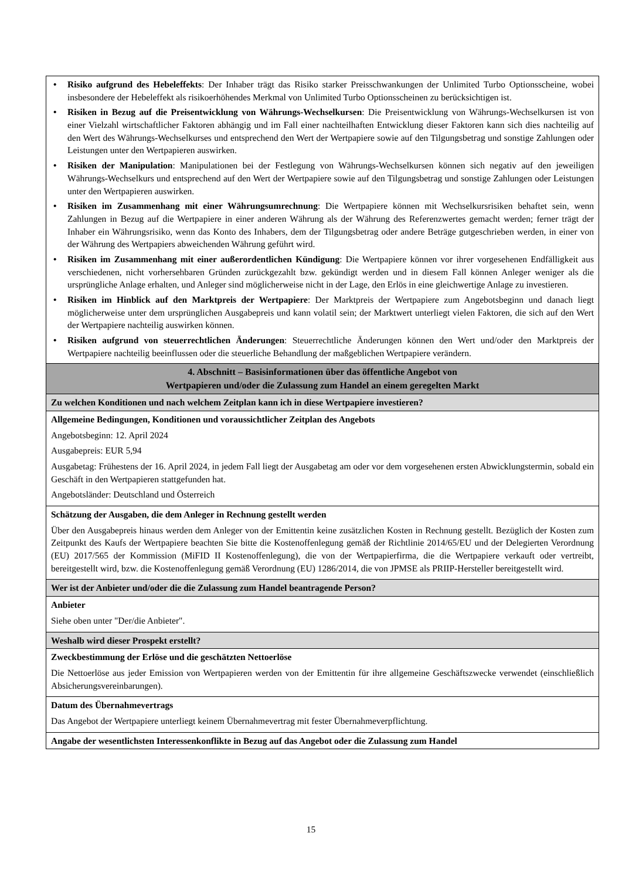• Risiko aufgrund des Hebeleffekts: Der Inhaber trägt das Risiko starker Preisschwankungen der Unlimited Turbo Optionsscheine, wobei insbesondere der Hebeleffekt als risikoerhöhendes Merkmal von Unlimited Turbo Optionsscheinen zu berücksichtigen ist.
• Risiken in Bezug auf die Preisentwicklung von Währungs-Wechselkursen: Die Preisentwicklung von Währungs-Wechselkursen ist von einer Vielzahl wirtschaftlicher Faktoren abhängig und im Fall einer nachteilhaften Entwicklung dieser Faktoren kann sich dies nachteilig auf den Wert des Währungs-Wechselkurses und entsprechend den Wert der Wertpapiere sowie auf den Tilgungsbetrag und sonstige Zahlungen oder Leistungen unter den Wertpapieren auswirken.
• Risiken der Manipulation: Manipulationen bei der Festlegung von Währungs-Wechselkursen können sich negativ auf den jeweiligen Währungs-Wechselkurs und entsprechend auf den Wert der Wertpapiere sowie auf den Tilgungsbetrag und sonstige Zahlungen oder Leistungen unter den Wertpapieren auswirken.
• Risiken im Zusammenhang mit einer Währungsumrechnung: Die Wertpapiere können mit Wechselkursrisiken behaftet sein, wenn Zahlungen in Bezug auf die Wertpapiere in einer anderen Währung als der Währung des Referenzwertes gemacht werden; ferner trägt der Inhaber ein Währungsrisiko, wenn das Konto des Inhabers, dem der Tilgungsbetrag oder andere Beträge gutgeschrieben werden, in einer von der Währung des Wertpapiers abweichenden Währung geführt wird.
• Risiken im Zusammenhang mit einer außerordentlichen Kündigung: Die Wertpapiere können vor ihrer vorgesehenen Endfälligkeit aus verschiedenen, nicht vorhersehbaren Gründen zurückgezahlt bzw. gekündigt werden und in diesem Fall können Anleger weniger als die ursprüngliche Anlage erhalten, und Anleger sind möglicherweise nicht in der Lage, den Erlös in eine gleichwertige Anlage zu investieren.
• Risiken im Hinblick auf den Marktpreis der Wertpapiere: Der Marktpreis der Wertpapiere zum Angebotsbeginn und danach liegt möglicherweise unter dem ursprünglichen Ausgabepreis und kann volatil sein; der Marktwert unterliegt vielen Faktoren, die sich auf den Wert der Wertpapiere nachteilig auswirken können.
• Risiken aufgrund von steuerrechtlichen Änderungen: Steuerrechtliche Änderungen können den Wert und/oder den Marktpreis der Wertpapiere nachteilig beeinflussen oder die steuerliche Behandlung der maßgeblichen Wertpapiere verändern.
4. Abschnitt – Basisinformationen über das öffentliche Angebot von
Wertpapieren und/oder die Zulassung zum Handel an einem geregelten Markt
Zu welchen Konditionen und nach welchem Zeitplan kann ich in diese Wertpapiere investieren?
Allgemeine Bedingungen, Konditionen und voraussichtlicher Zeitplan des Angebots
Angebotsbeginn: 12. April 2024
Ausgabepreis: EUR 5,94
Ausgabetag: Frühestens der 16. April 2024, in jedem Fall liegt der Ausgabetag am oder vor dem vorgesehenen ersten Abwicklungstermin, sobald ein Geschäft in den Wertpapieren stattgefunden hat.
Angebotsländer: Deutschland und Österreich
Schätzung der Ausgaben, die dem Anleger in Rechnung gestellt werden
Über den Ausgabepreis hinaus werden dem Anleger von der Emittentin keine zusätzlichen Kosten in Rechnung gestellt. Bezüglich der Kosten zum Zeitpunkt des Kaufs der Wertpapiere beachten Sie bitte die Kostenoffenlegung gemäß der Richtlinie 2014/65/EU und der Delegierten Verordnung (EU) 2017/565 der Kommission (MiFID II Kostenoffenlegung), die von der Wertpapierfirma, die die Wertpapiere verkauft oder vertreibt, bereitgestellt wird, bzw. die Kostenoffenlegung gemäß Verordnung (EU) 1286/2014, die von JPMSE als PRIIP-Hersteller bereitgestellt wird.
Wer ist der Anbieter und/oder die die Zulassung zum Handel beantragende Person?
Anbieter
Siehe oben unter "Der/die Anbieter".
Weshalb wird dieser Prospekt erstellt?
Zweckbestimmung der Erlöse und die geschätzten Nettoerlöse
Die Nettoerlöse aus jeder Emission von Wertpapieren werden von der Emittentin für ihre allgemeine Geschäftszwecke verwendet (einschließlich Absicherungsvereinbarungen).
Datum des Übernahmevertrags
Das Angebot der Wertpapiere unterliegt keinem Übernahmevertrag mit fester Übernahmeverpflichtung.
Angabe der wesentlichsten Interessenkonflikte in Bezug auf das Angebot oder die Zulassung zum Handel
15